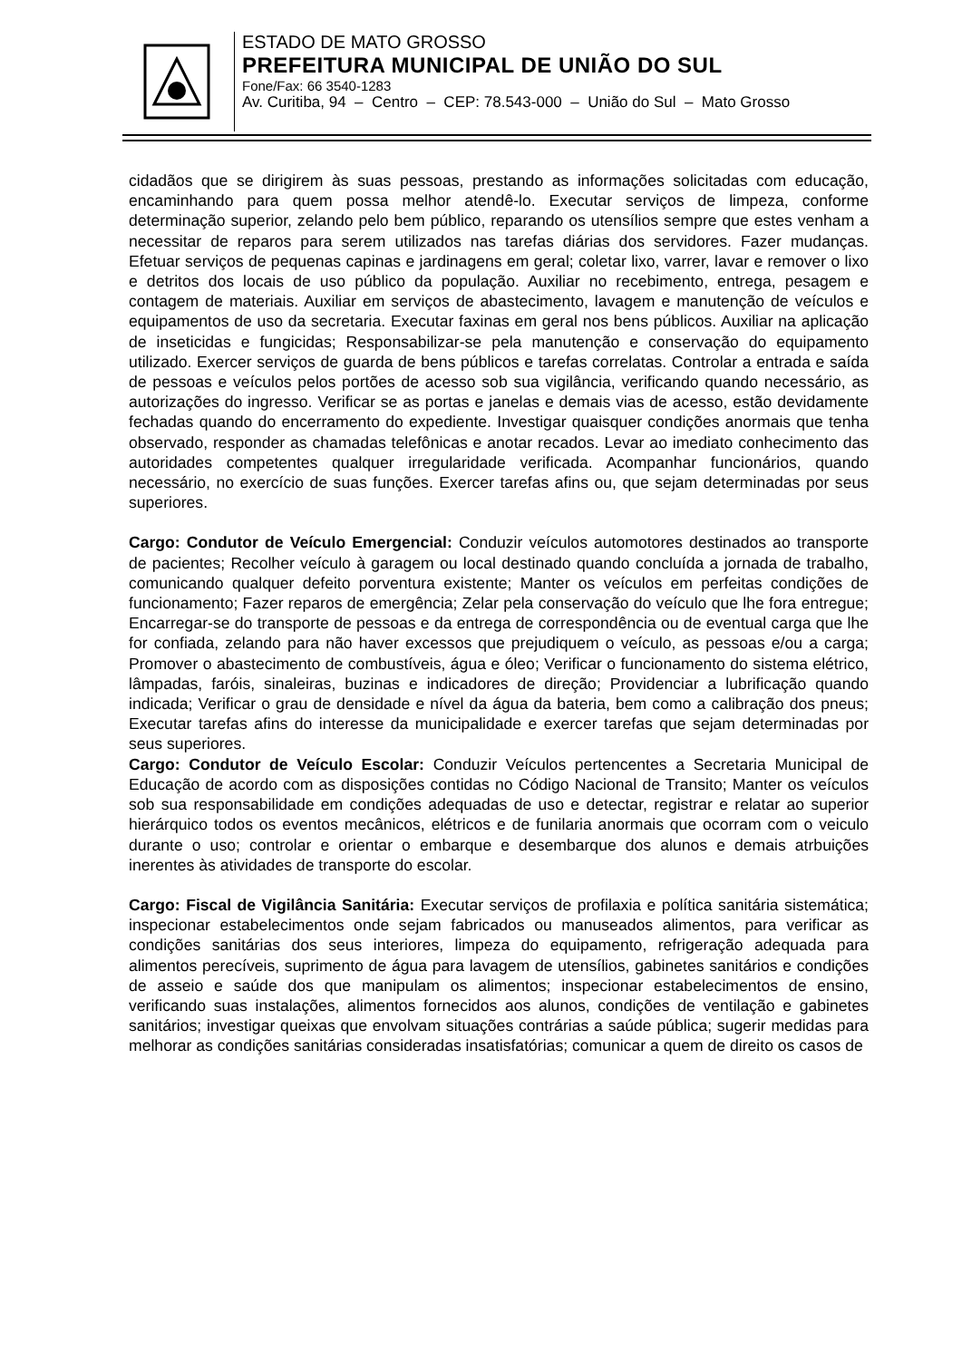ESTADO DE MATO GROSSO
PREFEITURA MUNICIPAL DE UNIÃO DO SUL
Fone/Fax: 66 3540-1283
Av. Curitiba, 94 – Centro – CEP: 78.543-000 – União do Sul – Mato Grosso
cidadãos que se dirigirem às suas pessoas, prestando as informações solicitadas com educação, encaminhando para quem possa melhor atendê-lo. Executar serviços de limpeza, conforme determinação superior, zelando pelo bem público, reparando os utensílios sempre que estes venham a necessitar de reparos para serem utilizados nas tarefas diárias dos servidores. Fazer mudanças. Efetuar serviços de pequenas capinas e jardinagens em geral; coletar lixo, varrer, lavar e remover o lixo e detritos dos locais de uso público da população. Auxiliar no recebimento, entrega, pesagem e contagem de materiais. Auxiliar em serviços de abastecimento, lavagem e manutenção de veículos e equipamentos de uso da secretaria. Executar faxinas em geral nos bens públicos. Auxiliar na aplicação de inseticidas e fungicidas; Responsabilizar-se pela manutenção e conservação do equipamento utilizado. Exercer serviços de guarda de bens públicos e tarefas correlatas. Controlar a entrada e saída de pessoas e veículos pelos portões de acesso sob sua vigilância, verificando quando necessário, as autorizações do ingresso. Verificar se as portas e janelas e demais vias de acesso, estão devidamente fechadas quando do encerramento do expediente. Investigar quaisquer condições anormais que tenha observado, responder as chamadas telefônicas e anotar recados. Levar ao imediato conhecimento das autoridades competentes qualquer irregularidade verificada. Acompanhar funcionários, quando necessário, no exercício de suas funções. Exercer tarefas afins ou, que sejam determinadas por seus superiores.
Cargo: Condutor de Veículo Emergencial: Conduzir veículos automotores destinados ao transporte de pacientes; Recolher veículo à garagem ou local destinado quando concluída a jornada de trabalho, comunicando qualquer defeito porventura existente; Manter os veículos em perfeitas condições de funcionamento; Fazer reparos de emergência; Zelar pela conservação do veículo que lhe fora entregue; Encarregar-se do transporte de pessoas e da entrega de correspondência ou de eventual carga que lhe for confiada, zelando para não haver excessos que prejudiquem o veículo, as pessoas e/ou a carga; Promover o abastecimento de combustíveis, água e óleo; Verificar o funcionamento do sistema elétrico, lâmpadas, faróis, sinaleiras, buzinas e indicadores de direção; Providenciar a lubrificação quando indicada; Verificar o grau de densidade e nível da água da bateria, bem como a calibração dos pneus; Executar tarefas afins do interesse da municipalidade e exercer tarefas que sejam determinadas por seus superiores.
Cargo: Condutor de Veículo Escolar: Conduzir Veículos pertencentes a Secretaria Municipal de Educação de acordo com as disposições contidas no Código Nacional de Transito; Manter os veículos sob sua responsabilidade em condições adequadas de uso e detectar, registrar e relatar ao superior hierárquico todos os eventos mecânicos, elétricos e de funilaria anormais que ocorram com o veiculo durante o uso; controlar e orientar o embarque e desembarque dos alunos e demais atrbuições inerentes às atividades de transporte do escolar.
Cargo: Fiscal de Vigilância Sanitária: Executar serviços de profilaxia e política sanitária sistemática; inspecionar estabelecimentos onde sejam fabricados ou manuseados alimentos, para verificar as condições sanitárias dos seus interiores, limpeza do equipamento, refrigeração adequada para alimentos perecíveis, suprimento de água para lavagem de utensílios, gabinetes sanitários e condições de asseio e saúde dos que manipulam os alimentos; inspecionar estabelecimentos de ensino, verificando suas instalações, alimentos fornecidos aos alunos, condições de ventilação e gabinetes sanitários; investigar queixas que envolvam situações contrárias a saúde pública; sugerir medidas para melhorar as condições sanitárias consideradas insatisfatórias; comunicar a quem de direito os casos de